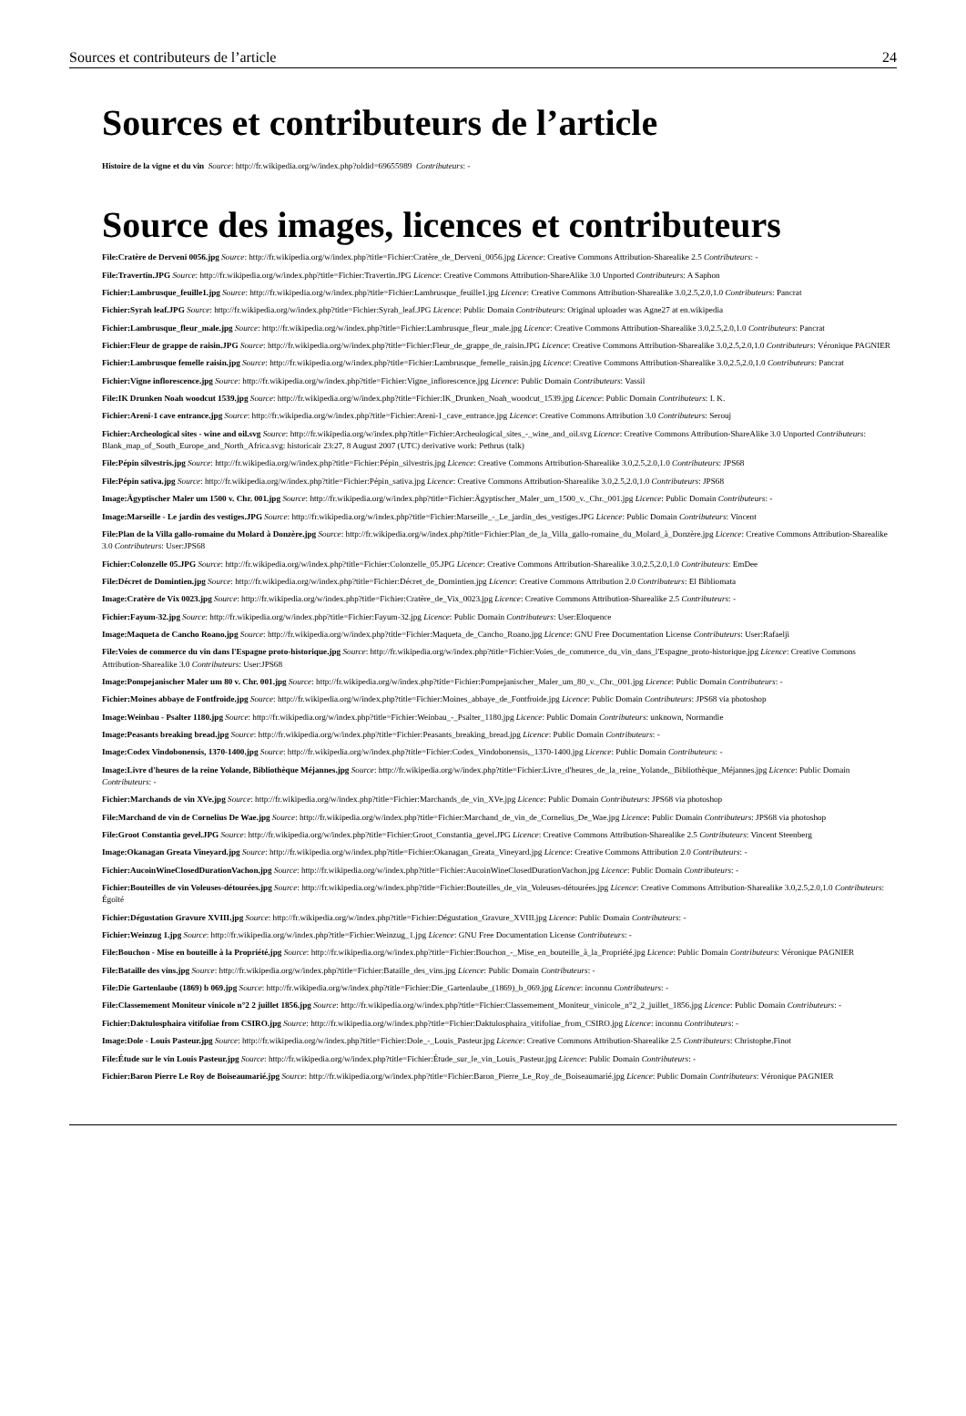Sources et contributeurs de l’article 24
Sources et contributeurs de l’article
Histoire de la vigne et du vin Source: http://fr.wikipedia.org/w/index.php?oldid=69655989 Contributeurs: -
Source des images, licences et contributeurs
File:Cratère de Derveni 0056.jpg Source: http://fr.wikipedia.org/w/index.php?title=Fichier:Cratère_de_Derveni_0056.jpg Licence: Creative Commons Attribution-Sharealike 2.5 Contributeurs: -
File:Travertin.JPG Source: http://fr.wikipedia.org/w/index.php?title=Fichier:Travertin.JPG Licence: Creative Commons Attribution-ShareAlike 3.0 Unported Contributeurs: A Saphon
Fichier:Lambrusque_feuille1.jpg Source: http://fr.wikipedia.org/w/index.php?title=Fichier:Lambrusque_feuille1.jpg Licence: Creative Commons Attribution-Sharealike 3.0,2.5,2.0,1.0 Contributeurs: Pancrat
Fichier:Syrah leaf.JPG Source: http://fr.wikipedia.org/w/index.php?title=Fichier:Syrah_leaf.JPG Licence: Public Domain Contributeurs: Original uploader was Agne27 at en.wikipedia
Fichier:Lambrusque_fleur_male.jpg Source: http://fr.wikipedia.org/w/index.php?title=Fichier:Lambrusque_fleur_male.jpg Licence: Creative Commons Attribution-Sharealike 3.0,2.5,2.0,1.0 Contributeurs: Pancrat
Fichier:Fleur de grappe de raisin.JPG Source: http://fr.wikipedia.org/w/index.php?title=Fichier:Fleur_de_grappe_de_raisin.JPG Licence: Creative Commons Attribution-Sharealike 3.0,2.5,2.0,1.0 Contributeurs: Véronique PAGNIER
Fichier:Lambrusque femelle raisin.jpg Source: http://fr.wikipedia.org/w/index.php?title=Fichier:Lambrusque_femelle_raisin.jpg Licence: Creative Commons Attribution-Sharealike 3.0,2.5,2.0,1.0 Contributeurs: Pancrat
Fichier:Vigne inflorescence.jpg Source: http://fr.wikipedia.org/w/index.php?title=Fichier:Vigne_inflorescence.jpg Licence: Public Domain Contributeurs: Vassil
File:IK Drunken Noah woodcut 1539.jpg Source: http://fr.wikipedia.org/w/index.php?title=Fichier:IK_Drunken_Noah_woodcut_1539.jpg Licence: Public Domain Contributeurs: I. K.
Fichier:Areni-1 cave entrance.jpg Source: http://fr.wikipedia.org/w/index.php?title=Fichier:Areni-1_cave_entrance.jpg Licence: Creative Commons Attribution 3.0 Contributeurs: Serouj
Fichier:Archeological sites - wine and oil.svg Source: http://fr.wikipedia.org/w/index.php?title=Fichier:Archeological_sites_-_wine_and_oil.svg Licence: Creative Commons Attribution-ShareAlike 3.0 Unported Contributeurs: Blank_map_of_South_Europe_and_North_Africa.svg: historicair 23:27, 8 August 2007 (UTC) derivative work: Pethrus (talk)
File:Pépin silvestris.jpg Source: http://fr.wikipedia.org/w/index.php?title=Fichier:Pépin_silvestris.jpg Licence: Creative Commons Attribution-Sharealike 3.0,2.5,2.0,1.0 Contributeurs: JPS68
File:Pépin sativa.jpg Source: http://fr.wikipedia.org/w/index.php?title=Fichier:Pépin_sativa.jpg Licence: Creative Commons Attribution-Sharealike 3.0,2.5,2.0,1.0 Contributeurs: JPS68
Image:Ägyptischer Maler um 1500 v. Chr. 001.jpg Source: http://fr.wikipedia.org/w/index.php?title=Fichier:Ägyptischer_Maler_um_1500_v._Chr._001.jpg Licence: Public Domain Contributeurs: -
Image:Marseille - Le jardin des vestiges.JPG Source: http://fr.wikipedia.org/w/index.php?title=Fichier:Marseille_-_Le_jardin_des_vestiges.JPG Licence: Public Domain Contributeurs: Vincent
File:Plan de la Villa gallo-romaine du Molard à Donzère.jpg Source: http://fr.wikipedia.org/w/index.php?title=Fichier:Plan_de_la_Villa_gallo-romaine_du_Molard_à_Donzère.jpg Licence: Creative Commons Attribution-Sharealike 3.0 Contributeurs: User:JPS68
Fichier:Colonzelle 05.JPG Source: http://fr.wikipedia.org/w/index.php?title=Fichier:Colonzelle_05.JPG Licence: Creative Commons Attribution-Sharealike 3.0,2.5,2.0,1.0 Contributeurs: EmDee
File:Décret de Domintien.jpg Source: http://fr.wikipedia.org/w/index.php?title=Fichier:Décret_de_Domintien.jpg Licence: Creative Commons Attribution 2.0 Contributeurs: El Bibliomata
Image:Cratère de Vix 0023.jpg Source: http://fr.wikipedia.org/w/index.php?title=Fichier:Cratère_de_Vix_0023.jpg Licence: Creative Commons Attribution-Sharealike 2.5 Contributeurs: -
Fichier:Fayum-32.jpg Source: http://fr.wikipedia.org/w/index.php?title=Fichier:Fayum-32.jpg Licence: Public Domain Contributeurs: User:Eloquence
Image:Maqueta de Cancho Roano.jpg Source: http://fr.wikipedia.org/w/index.php?title=Fichier:Maqueta_de_Cancho_Roano.jpg Licence: GNU Free Documentation License Contributeurs: User:Rafaelji
File:Voies de commerce du vin dans l'Espagne proto-historique.jpg Source: http://fr.wikipedia.org/w/index.php?title=Fichier:Voies_de_commerce_du_vin_dans_l'Espagne_proto-historique.jpg Licence: Creative Commons Attribution-Sharealike 3.0 Contributeurs: User:JPS68
Image:Pompejanischer Maler um 80 v. Chr. 001.jpg Source: http://fr.wikipedia.org/w/index.php?title=Fichier:Pompejanischer_Maler_um_80_v._Chr._001.jpg Licence: Public Domain Contributeurs: -
Fichier:Moines abbaye de Fontfroide.jpg Source: http://fr.wikipedia.org/w/index.php?title=Fichier:Moines_abbaye_de_Fontfroide.jpg Licence: Public Domain Contributeurs: JPS68 via photoshop
Image:Weinbau - Psalter 1180.jpg Source: http://fr.wikipedia.org/w/index.php?title=Fichier:Weinbau_-_Psalter_1180.jpg Licence: Public Domain Contributeurs: unknown, Normandie
Image:Peasants breaking bread.jpg Source: http://fr.wikipedia.org/w/index.php?title=Fichier:Peasants_breaking_bread.jpg Licence: Public Domain Contributeurs: -
Image:Codex Vindobonensis, 1370-1400.jpg Source: http://fr.wikipedia.org/w/index.php?title=Fichier:Codex_Vindobonensis,_1370-1400.jpg Licence: Public Domain Contributeurs: -
Image:Livre d'heures de la reine Yolande, Bibliothèque Méjannes.jpg Source: http://fr.wikipedia.org/w/index.php?title=Fichier:Livre_d'heures_de_la_reine_Yolande,_Bibliothèque_Méjannes.jpg Licence: Public Domain Contributeurs: -
Fichier:Marchands de vin XVe.jpg Source: http://fr.wikipedia.org/w/index.php?title=Fichier:Marchands_de_vin_XVe.jpg Licence: Public Domain Contributeurs: JPS68 via photoshop
File:Marchand de vin de Cornelius De Wae.jpg Source: http://fr.wikipedia.org/w/index.php?title=Fichier:Marchand_de_vin_de_Cornelius_De_Wae.jpg Licence: Public Domain Contributeurs: JPS68 via photoshop
File:Groot Constantia gevel.JPG Source: http://fr.wikipedia.org/w/index.php?title=Fichier:Groot_Constantia_gevel.JPG Licence: Creative Commons Attribution-Sharealike 2.5 Contributeurs: Vincent Steenberg
Image:Okanagan Greata Vineyard.jpg Source: http://fr.wikipedia.org/w/index.php?title=Fichier:Okanagan_Greata_Vineyard.jpg Licence: Creative Commons Attribution 2.0 Contributeurs: -
Fichier:AucoinWineClosedDurationVachon.jpg Source: http://fr.wikipedia.org/w/index.php?title=Fichier:AucoinWineClosedDurationVachon.jpg Licence: Public Domain Contributeurs: -
Fichier:Bouteilles de vin Voleuses-détourées.jpg Source: http://fr.wikipedia.org/w/index.php?title=Fichier:Bouteilles_de_vin_Voleuses-détourées.jpg Licence: Creative Commons Attribution-Sharealike 3.0,2.5,2.0,1.0 Contributeurs: Égoïté
Fichier:Dégustation Gravure XVIII.jpg Source: http://fr.wikipedia.org/w/index.php?title=Fichier:Dégustation_Gravure_XVIII.jpg Licence: Public Domain Contributeurs: -
Fichier:Weinzug 1.jpg Source: http://fr.wikipedia.org/w/index.php?title=Fichier:Weinzug_1.jpg Licence: GNU Free Documentation License Contributeurs: -
File:Bouchon - Mise en bouteille à la Propriété.jpg Source: http://fr.wikipedia.org/w/index.php?title=Fichier:Bouchon_-_Mise_en_bouteille_à_la_Propriété.jpg Licence: Public Domain Contributeurs: Véronique PAGNIER
File:Bataille des vins.jpg Source: http://fr.wikipedia.org/w/index.php?title=Fichier:Bataille_des_vins.jpg Licence: Public Domain Contributeurs: -
File:Die Gartenlaube (1869) b 069.jpg Source: http://fr.wikipedia.org/w/index.php?title=Fichier:Die_Gartenlaube_(1869)_b_069.jpg Licence: inconnu Contributeurs: -
File:Classemement Moniteur vinicole n°2 2 juillet 1856.jpg Source: http://fr.wikipedia.org/w/index.php?title=Fichier:Classemement_Moniteur_vinicole_n°2_2_juillet_1856.jpg Licence: Public Domain Contributeurs: -
Fichier:Daktulosphaira vitifoliae from CSIRO.jpg Source: http://fr.wikipedia.org/w/index.php?title=Fichier:Daktulosphaira_vitifoliae_from_CSIRO.jpg Licence: inconnu Contributeurs: -
Image:Dole - Louis Pasteur.jpg Source: http://fr.wikipedia.org/w/index.php?title=Fichier:Dole_-_Louis_Pasteur.jpg Licence: Creative Commons Attribution-Sharealike 2.5 Contributeurs: Christophe.Finot
File:Étude sur le vin Louis Pasteur.jpg Source: http://fr.wikipedia.org/w/index.php?title=Fichier:Étude_sur_le_vin_Louis_Pasteur.jpg Licence: Public Domain Contributeurs: -
Fichier:Baron Pierre Le Roy de Boiseaumarié.jpg Source: http://fr.wikipedia.org/w/index.php?title=Fichier:Baron_Pierre_Le_Roy_de_Boiseaumarié.jpg Licence: Public Domain Contributeurs: Véronique PAGNIER